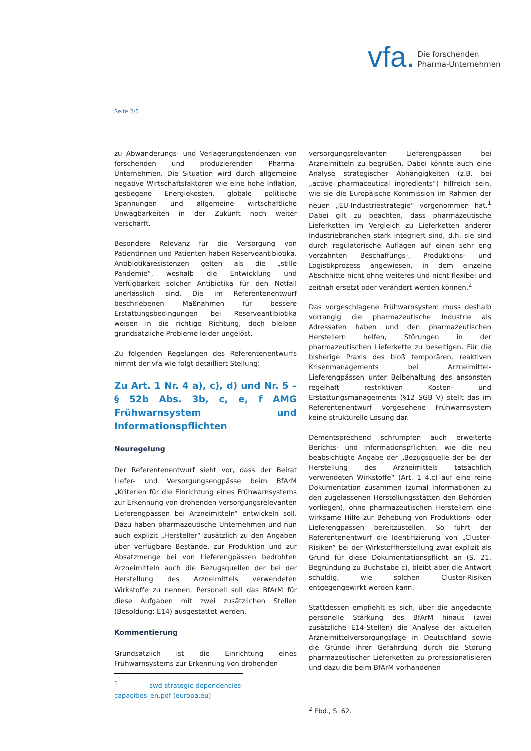vfa. Die forschenden
Pharma-Unternehmen
Seite 2/5
zu Abwanderungs- und Verlagerungstendenzen von forschenden und produzierenden Pharma-Unternehmen. Die Situation wird durch allgemeine negative Wirtschaftsfaktoren wie eine hohe Inflation, gestiegene Energiekosten, globale politische Spannungen und allgemeine wirtschaftliche Unwägbarkeiten in der Zukunft noch weiter verschärft.
Besondere Relevanz für die Versorgung von Patientinnen und Patienten haben Reserveantibiotika. Antibiotikaresistenzen gelten als die „stille Pandemie“, weshalb die Entwicklung und Verfügbarkeit solcher Antibiotika für den Notfall unerlässlich sind. Die im Referentenentwurf beschriebenen Maßnahmen für bessere Erstattungsbedingungen bei Reserveantibiotika weisen in die richtige Richtung, doch bleiben grundsätzliche Probleme leider ungelöst.
Zu folgenden Regelungen des Referentenentwurfs nimmt der vfa wie folgt detailliert Stellung:
Zu Art. 1 Nr. 4 a), c), d) und Nr. 5 – § 52b Abs. 3b, c, e, f AMG Frühwarnsystem und Informationspflichten
Neuregelung
Der Referentenentwurf sieht vor, dass der Beirat Liefer- und Versorgungsengpässe beim BfArM „Kriterien für die Einrichtung eines Frühwarnsystems zur Erkennung von drohenden versorgungsrelevanten Lieferengpässen bei Arzneimitteln“ entwickeln soll. Dazu haben pharmazeutische Unternehmen und nun auch explizit „Hersteller“ zusätzlich zu den Angaben über verfügbare Bestände, zur Produktion und zur Absatzmenge bei von Lieferengpässen bedrohten Arzneimitteln auch die Bezugsquellen der bei der Herstellung des Arzneimittels verwendeten Wirkstoffe zu nennen. Personell soll das BfArM für diese Aufgaben mit zwei zusätzlichen Stellen (Besoldung: E14) ausgestattet werden.
Kommentierung
Grundsätzlich ist die Einrichtung eines Frühwarnsystems zur Erkennung von drohenden
<sup>1</sup> swd-strategic-dependencies-capacities_en.pdf (europa.eu)
versorgungsrelevanten Lieferengpässen bei Arzneimitteln zu begrüßen. Dabei könnte auch eine Analyse strategischer Abhängigkeiten (z.B. bei „active pharmaceutical ingredients“) hilfreich sein, wie sie die Europäische Kommission im Rahmen der neuen „EU-Industriestrategie“ vorgenommen hat.<sup>1</sup> Dabei gilt zu beachten, dass pharmazeutische Lieferketten im Vergleich zu Lieferketten anderer Industriebranchen stark integriert sind, d.h. sie sind durch regulatorische Auflagen auf einen sehr eng verzahnten Beschaffungs-, Produktions- und Logistikprozess angewiesen, in dem einzelne Abschnitte nicht ohne weiteres und nicht flexibel und zeitnah ersetzt oder verändert werden können.<sup>2</sup>
Das vorgeschlagene Frühwarnsystem muss deshalb vorrangig die pharmazeutische Industrie als Adressaten haben und den pharmazeutischen Herstellern helfen, Störungen in der pharmazeutischen Lieferkette zu beseitigen. Für die bisherige Praxis des bloß temporären, reaktiven Krisenmanagements bei Arzneimittel-Lieferengpässen unter Beibehaltung des ansonsten regelhaft restriktiven Kosten- und Erstattungsmanagements (§12 SGB V) stellt das im Referentenentwurf vorgesehene Frühwarnsystem keine strukturelle Lösung dar.
Dementsprechend schrumpfen auch erweiterte Berichts- und Informationspflichten, wie die neu beabsichtigte Angabe der „Bezugsquelle der bei der Herstellung des Arzneimittels tatsächlich verwendeten Wirkstoffe“ (Art. 1 4.c) auf eine reine Dokumentation zusammen (zumal Informationen zu den zugelassenen Herstellungsstätten den Behörden vorliegen), ohne pharmazeutischen Herstellern eine wirksame Hilfe zur Behebung von Produktions- oder Lieferengpässen bereitzustellen. So führt der Referentenentwurf die Identifizierung von „Cluster-Risiken“ bei der Wirkstoffherstellung zwar explizit als Grund für diese Dokumentationspflicht an (S. 21, Begründung zu Buchstabe c), bleibt aber die Antwort schuldig, wie solchen Cluster-Risiken entgegengewirkt werden kann.
Stattdessen empfiehlt es sich, über die angedachte personelle Stärkung des BfArM hinaus (zwei zusätzliche E14-Stellen) die Analyse der aktuellen Arzneimittelversorgungslage in Deutschland sowie die Gründe ihrer Gefährdung durch die Störung pharmazeutischer Lieferketten zu professionalisieren und dazu die beim BfArM vorhandenen
<sup>2</sup> Ebd., S. 62.